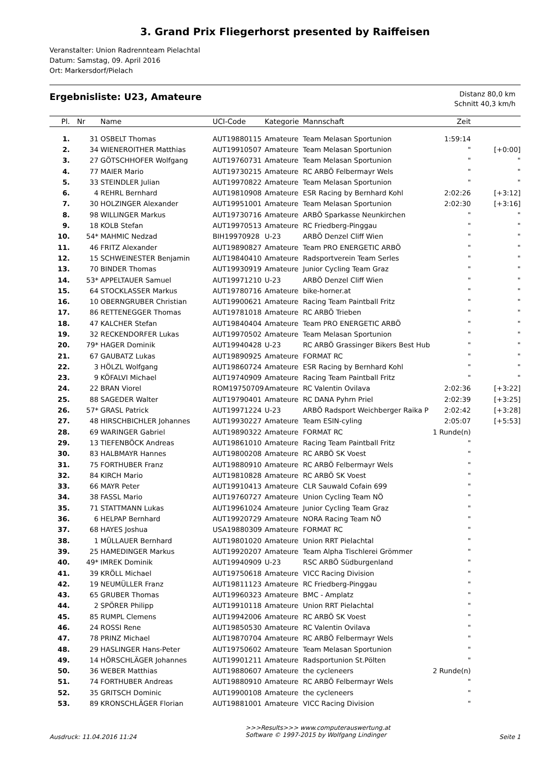3. Grand Prix Fliegerhorst presented by Raiffeisen
Veranstalter: Union Radrennteam Pielachtal
Datum: Samstag, 09. April 2016
Ort: Markersdorf/Pielach
Ergebnisliste: U23, Amateure
Distanz 80,0 km
Schnitt 40,3 km/h
| Pl. | Nr | Name | UCI-Code | Kategorie | Mannschaft | Zeit | |
| --- | --- | --- | --- | --- | --- | --- | --- |
| 1. | 31 | OSBELT Thomas | AUT19880115 | Amateure | Team Melasan Sportunion | 1:59:14 | |
| 2. | 34 | WIENEROITHER Matthias | AUT19910507 | Amateure | Team Melasan Sportunion | " | [+0:00] |
| 3. | 27 | GÖTSCHHOFER Wolfgang | AUT19760731 | Amateure | Team Melasan Sportunion | " | " |
| 4. | 77 | MAIER Mario | AUT19730215 | Amateure | RC ARBÖ Felbermayr Wels | " | " |
| 5. | 33 | STEINDLER Julian | AUT19970822 | Amateure | Team Melasan Sportunion | " | " |
| 6. | 4 | REHRL Bernhard | AUT19810908 | Amateure | ESR Racing by Bernhard Kohl | 2:02:26 | [+3:12] |
| 7. | 30 | HOLZINGER Alexander | AUT19951001 | Amateure | Team Melasan Sportunion | 2:02:30 | [+3:16] |
| 8. | 98 | WILLINGER Markus | AUT19730716 | Amateure | ARBÖ Sparkasse Neunkirchen | " | " |
| 9. | 18 | KOLB Stefan | AUT19970513 | Amateure | RC Friedberg-Pinggau | " | " |
| 10. | 54* | MAHMIC Nedzad | BIH19970928 | U-23 | ARBÖ Denzel Cliff Wien | " | " |
| 11. | 46 | FRITZ Alexander | AUT19890827 | Amateure | Team PRO ENERGETIC ARBÖ | " | " |
| 12. | 15 | SCHWEINESTER Benjamin | AUT19840410 | Amateure | Radsportverein Team Serles | " | " |
| 13. | 70 | BINDER Thomas | AUT19930919 | Amateure | Junior Cycling Team Graz | " | " |
| 14. | 53* | APPELTAUER Samuel | AUT19971210 | U-23 | ARBÖ Denzel Cliff Wien | " | " |
| 15. | 64 | STOCKLASSER Markus | AUT19780716 | Amateure | bike-horner.at | " | " |
| 16. | 10 | OBERNGRUBER Christian | AUT19900621 | Amateure | Racing Team Paintball Fritz | " | " |
| 17. | 86 | RETTENEGGER Thomas | AUT19781018 | Amateure | RC ARBÖ Trieben | " | " |
| 18. | 47 | KALCHER Stefan | AUT19840404 | Amateure | Team PRO ENERGETIC ARBÖ | " | " |
| 19. | 32 | RECKENDORFER Lukas | AUT19970502 | Amateure | Team Melasan Sportunion | " | " |
| 20. | 79* | HAGER Dominik | AUT19940428 | U-23 | RC ARBÖ Grassinger Bikers Best Hub | " | " |
| 21. | 67 | GAUBATZ Lukas | AUT19890925 | Amateure | FORMAT RC | " | " |
| 22. | 3 | HÖLZL Wolfgang | AUT19860724 | Amateure | ESR Racing by Bernhard Kohl | " | " |
| 23. | 9 | KÖFALVI Michael | AUT19740909 | Amateure | Racing Team Paintball Fritz | " | " |
| 24. | 22 | BRAN Viorel | ROM19750709 | Amateure | RC Valentin Ovilava | 2:02:36 | [+3:22] |
| 25. | 88 | SAGEDER Walter | AUT19790401 | Amateure | RC DANA Pyhrn Priel | 2:02:39 | [+3:25] |
| 26. | 57* | GRASL Patrick | AUT19971224 | U-23 | ARBÖ Radsport Weichberger Raika P | 2:02:42 | [+3:28] |
| 27. | 48 | HIRSCHBICHLER Johannes | AUT19930227 | Amateure | Team ESIN-cyling | 2:05:07 | [+5:53] |
| 28. | 69 | WARINGER Gabriel | AUT19890322 | Amateure | FORMAT RC | 1 Runde(n) | |
| 29. | 13 | TIEFENBÖCK Andreas | AUT19861010 | Amateure | Racing Team Paintball Fritz | " | |
| 30. | 83 | HALBMAYR Hannes | AUT19800208 | Amateure | RC ARBÖ SK Voest | " | |
| 31. | 75 | FORTHUBER Franz | AUT19880910 | Amateure | RC ARBÖ Felbermayr Wels | " | |
| 32. | 84 | KIRCH Mario | AUT19810828 | Amateure | RC ARBÖ SK Voest | " | |
| 33. | 66 | MAYR Peter | AUT19910413 | Amateure | CLR Sauwald Cofain 699 | " | |
| 34. | 38 | FASSL Mario | AUT19760727 | Amateure | Union Cycling Team NÖ | " | |
| 35. | 71 | STATTMANN Lukas | AUT19961024 | Amateure | Junior Cycling Team Graz | " | |
| 36. | 6 | HELPAP Bernhard | AUT19920729 | Amateure | NORA Racing Team NÖ | " | |
| 37. | 68 | HAYES Joshua | USA19880309 | Amateure | FORMAT RC | " | |
| 38. | 1 | MÜLLAUER Bernhard | AUT19801020 | Amateure | Union RRT Pielachtal | " | |
| 39. | 25 | HAMEDINGER Markus | AUT19920207 | Amateure | Team Alpha Tischlerei Grömmer | " | |
| 40. | 49* | IMREK Dominik | AUT19940909 | U-23 | RSC ARBÖ Südburgenland | " | |
| 41. | 39 | KRÖLL Michael | AUT19750618 | Amateure | VICC Racing Division | " | |
| 42. | 19 | NEUMÜLLER Franz | AUT19811123 | Amateure | RC Friedberg-Pinggau | " | |
| 43. | 65 | GRUBER Thomas | AUT19960323 | Amateure | BMC - Amplatz | " | |
| 44. | 2 | SPÖRER Philipp | AUT19910118 | Amateure | Union RRT Pielachtal | " | |
| 45. | 85 | RUMPL Clemens | AUT19942006 | Amateure | RC ARBÖ SK Voest | " | |
| 46. | 24 | ROSSI Rene | AUT19850530 | Amateure | RC Valentin Ovilava | " | |
| 47. | 78 | PRINZ Michael | AUT19870704 | Amateure | RC ARBÖ Felbermayr Wels | " | |
| 48. | 29 | HASLINGER Hans-Peter | AUT19750602 | Amateure | Team Melasan Sportunion | " | |
| 49. | 14 | HÖRSCHLÄGER Johannes | AUT19901211 | Amateure | Radsportunion St.Pölten | " | |
| 50. | 36 | WEBER Matthias | AUT19880607 | Amateure | the cycleneers | 2 Runde(n) | |
| 51. | 74 | FORTHUBER Andreas | AUT19880910 | Amateure | RC ARBÖ Felbermayr Wels | " | |
| 52. | 35 | GRITSCH Dominic | AUT19900108 | Amateure | the cycleneers | " | |
| 53. | 89 | KRONSCHLÄGER Florian | AUT19881001 | Amateure | VICC Racing Division | " | |
Ausdruck: 11.04.2016 11:24
>>>Results>>> www.computerauswertung.at
Software © 1997-2015 by Wolfgang Lindinger
Seite 1